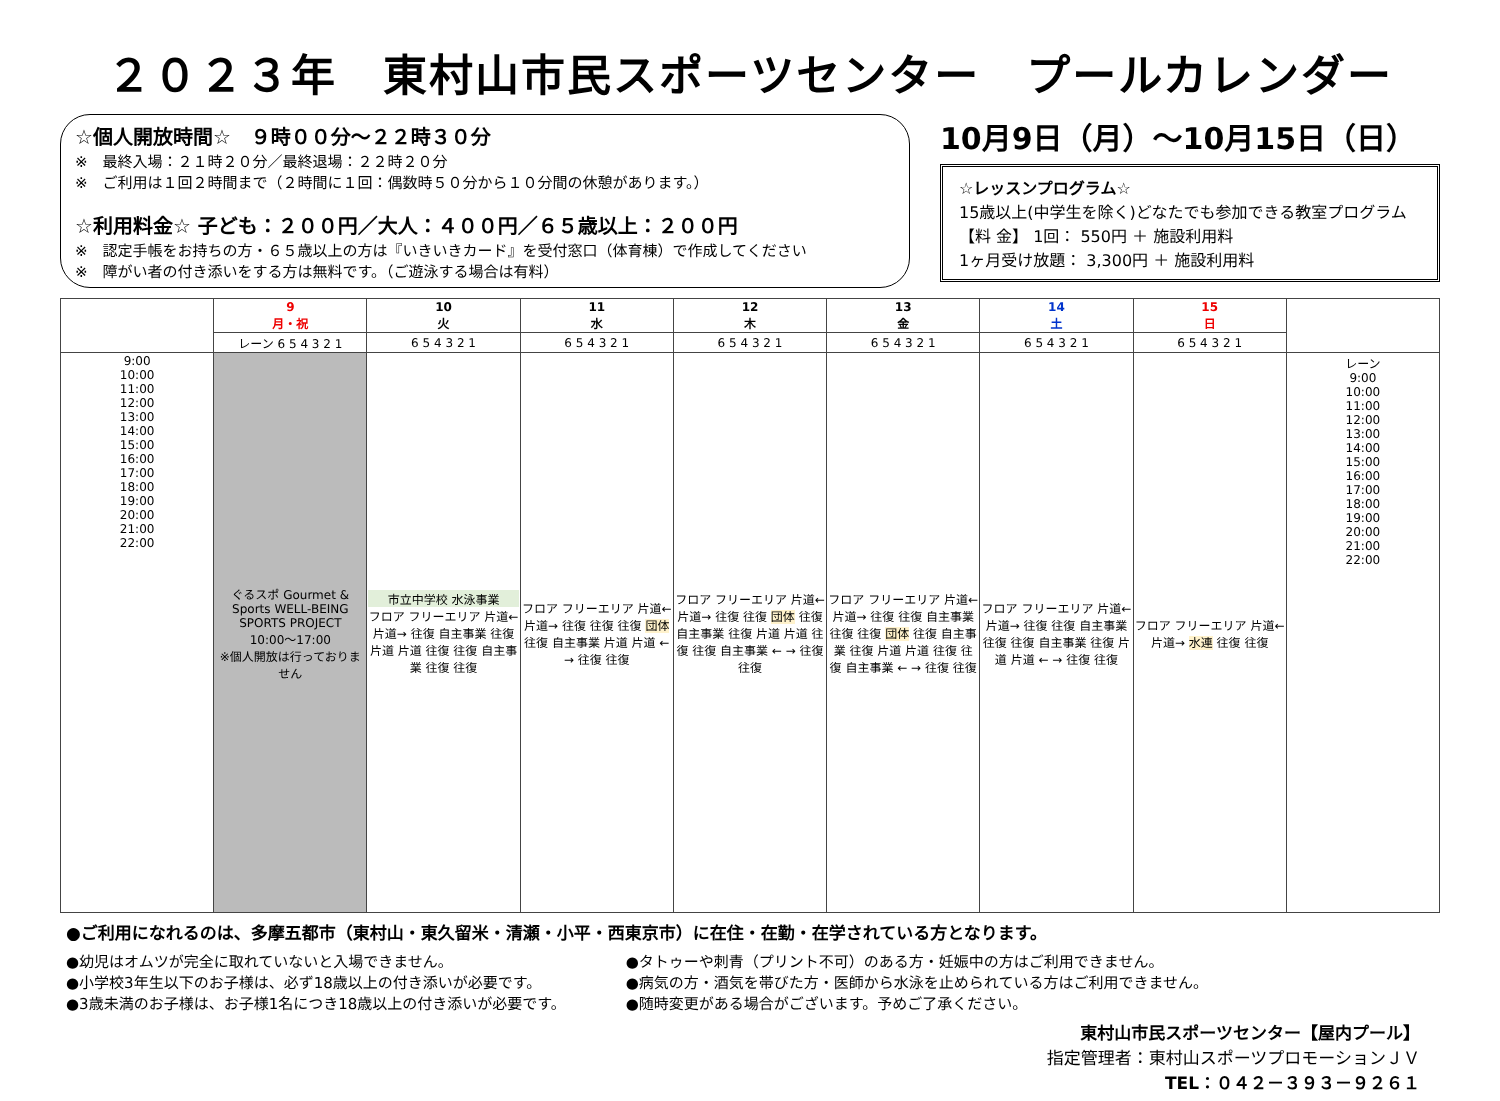２０２３年　東村山市民スポーツセンター　プールカレンダー
☆個人開放時間☆　９時００分～２２時３０分
※　最終入場：２１時２０分／最終退場：２２時２０分
※　ご利用は１回２時間まで（２時間に１回：偶数時５０分から１０分間の休憩があります。）
☆利用料金☆ 子ども：２００円／大人：４００円／６５歳以上：２００円
※　認定手帳をお持ちの方・６５歳以上の方は『いきいきカード』を受付窓口（体育棟）で作成してください
※　障がい者の付き添いをする方は無料です。（ご遊泳する場合は有料）
10月9日（月）～10月15日（日）
☆レッスンプログラム☆
15歳以上(中学生を除く)どなたでも参加できる教室プログラム
【料 金】 1回： 550円 ＋ 施設利用料
1ヶ月受け放題： 3,300円 ＋ 施設利用料
| | 9 月・祝 | 10 火 | 11 水 | 12 木 | 13 金 | 14 土 | 15 日 | |
| --- | --- | --- | --- | --- | --- | --- | --- | --- |
| | レーン 6 5 4 3 2 1 | 6 5 4 3 2 1 | 6 5 4 3 2 1 | 6 5 4 3 2 1 | 6 5 4 3 2 1 | 6 5 4 3 2 1 | 6 5 4 3 2 1 | |
| 9:00 10:00 11:00 12:00 13:00 14:00 15:00 16:00 17:00 18:00 19:00 20:00 21:00 22:00 | ぐるスポ Gourmet & Sports WELL-BEING SPORTS PROJECT 10:00～17:00 ※個人開放は行っておりません | 市立中学校 水泳事業 フロア フリーエリア 片道← 片道→ 往復 自主事業 往復 片道 片道 往復 往復 自主事業 往復 往復 | フロア フリーエリア 片道← 片道→ 往復 往復 往復 団体 往復 自主事業 片道 片道 ← → 往復 往復 | フロア フリーエリア 片道← 片道→ 往復 往復 団体 往復 自主事業 往復 片道 片道 往復 往復 自主事業 ← → 往復 往復 | フロア フリーエリア 片道← 片道→ 往復 往復 自主事業 往復 往復 団体 往復 自主事業 往復 片道 片道 往復 往復 自主事業 ← → 往復 往復 | フロア フリーエリア 片道← 片道→ 往復 往復 自主事業 往復 往復 自主事業 往復 片道 片道 ← → 往復 往復 | フロア フリーエリア 片道← 片道→ 水連 往復 往復 | レーン 9:00 10:00 11:00 12:00 13:00 14:00 15:00 16:00 17:00 18:00 19:00 20:00 21:00 22:00 |
●ご利用になれるのは、多摩五都市（東村山・東久留米・清瀬・小平・西東京市）に在住・在勤・在学されている方となります。
●幼児はオムツが完全に取れていないと入場できません。
●小学校3年生以下のお子様は、必ず18歳以上の付き添いが必要です。
●3歳未満のお子様は、お子様1名につき18歳以上の付き添いが必要です。
●タトゥーや刺青（プリント不可）のある方・妊娠中の方はご利用できません。
●病気の方・酒気を帯びた方・医師から水泳を止められている方はご利用できません。
●随時変更がある場合がございます。予めご了承ください。
東村山市民スポーツセンター【屋内プール】
指定管理者：東村山スポーツプロモーションＪＶ
TEL：０４２－３９３－９２６１